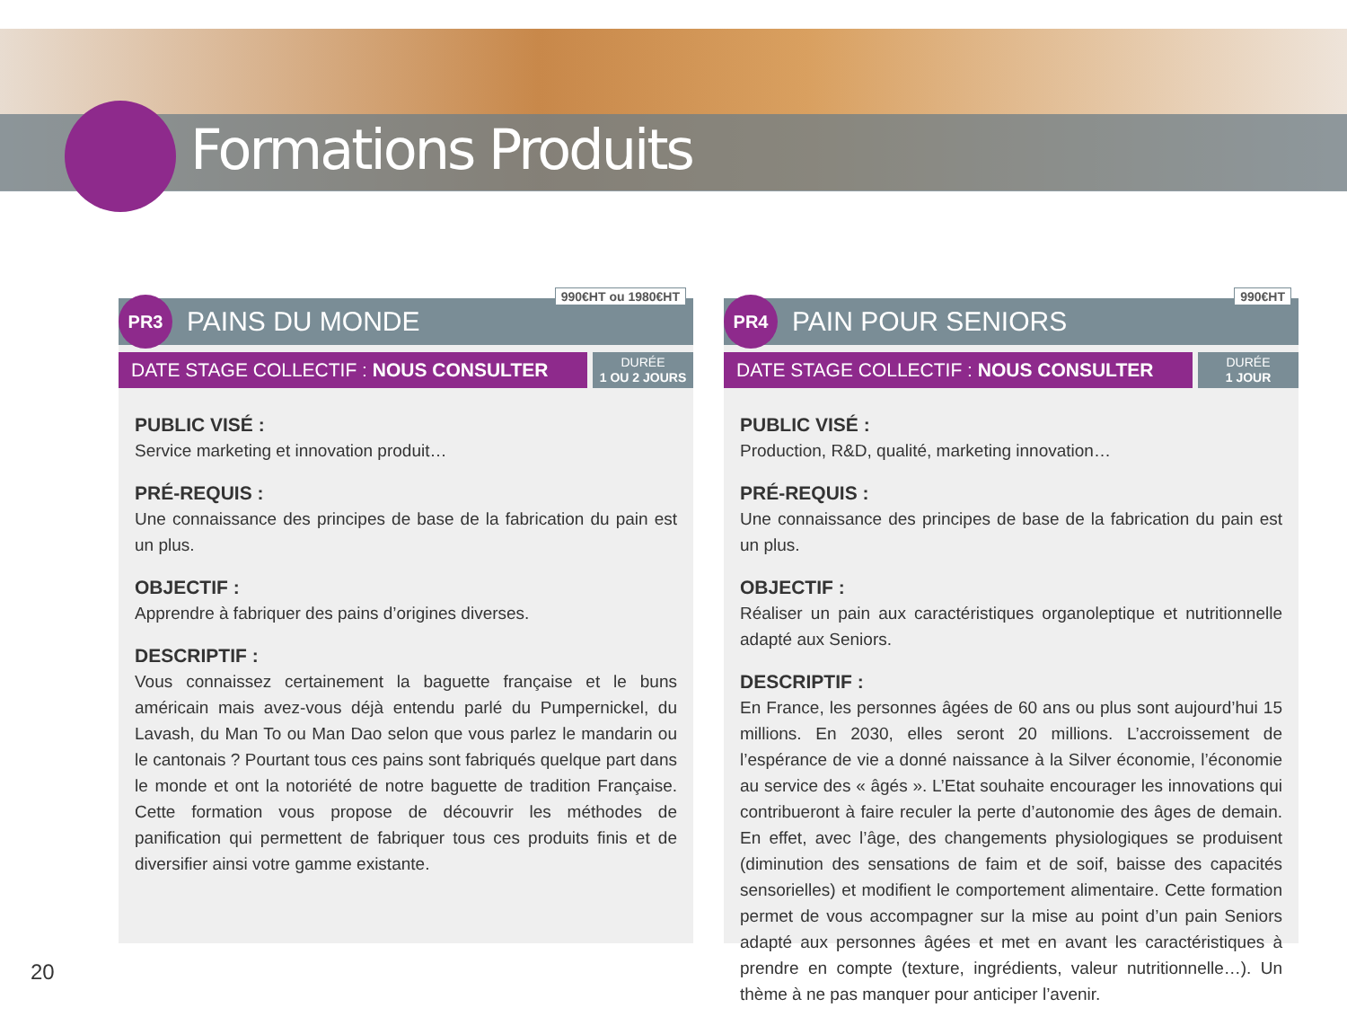Formations Produits
990€HT ou 1980€HT
PR3
PAINS DU MONDE
DATE STAGE COLLECTIF : NOUS CONSULTER
DURÉE
1 OU 2 JOURS
PUBLIC VISÉ :
Service marketing et innovation produit…
PRÉ-REQUIS :
Une connaissance des principes de base de la fabrication du pain est un plus.
OBJECTIF :
Apprendre à fabriquer des pains d’origines diverses.
DESCRIPTIF :
Vous connaissez certainement la baguette française et le buns américain mais avez-vous déjà entendu parlé du Pumpernickel, du Lavash, du Man To ou Man Dao selon que vous parlez le mandarin ou le cantonais ? Pourtant tous ces pains sont fabriqués quelque part dans le monde et ont la notoriété de notre baguette de tradition Française. Cette formation vous propose de découvrir les méthodes de panification qui permettent de fabriquer tous ces produits finis et de diversifier ainsi votre gamme existante.
990€HT
PR4
PAIN POUR SENIORS
DATE STAGE COLLECTIF : NOUS CONSULTER
DURÉE
1 JOUR
PUBLIC VISÉ :
Production, R&D, qualité, marketing innovation…
PRÉ-REQUIS :
Une connaissance des principes de base de la fabrication du pain est un plus.
OBJECTIF :
Réaliser un pain aux caractéristiques organoleptique et nutritionnelle adapté aux Seniors.
DESCRIPTIF :
En France, les personnes âgées de 60 ans ou plus sont aujourd’hui 15 millions. En 2030, elles seront 20 millions. L’accroissement de l’espérance de vie a donné naissance à la Silver économie, l’économie au service des « âgés ». L’Etat souhaite encourager les innovations qui contribueront à faire reculer la perte d’autonomie des âges de demain. En effet, avec l’âge, des changements physiologiques se produisent (diminution des sensations de faim et de soif, baisse des capacités sensorielles) et modifient le comportement alimentaire. Cette formation permet de vous accompagner sur la mise au point d’un pain Seniors adapté aux personnes âgées et met en avant les caractéristiques à prendre en compte (texture, ingrédients, valeur nutritionnelle…). Un thème à ne pas manquer pour anticiper l’avenir.
20